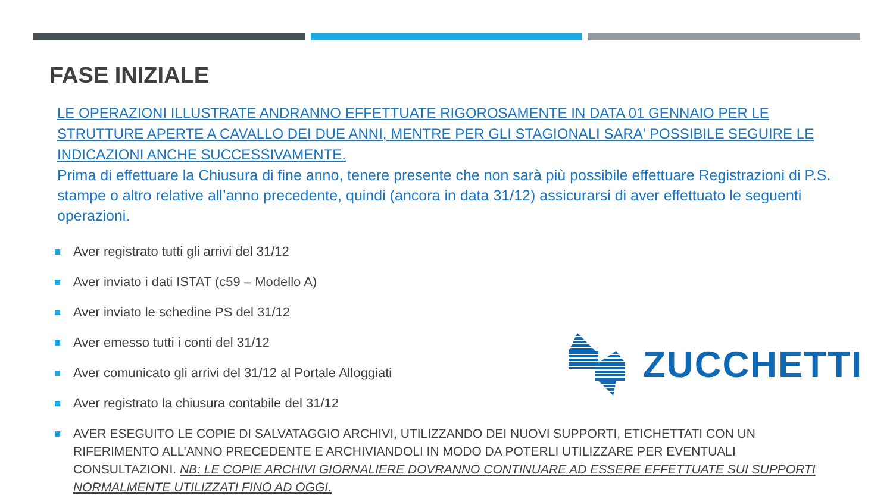FASE INIZIALE
LE OPERAZIONI ILLUSTRATE ANDRANNO EFFETTUATE RIGOROSAMENTE IN DATA 01 GENNAIO PER LE STRUTTURE APERTE A CAVALLO DEI DUE ANNI, MENTRE PER GLI STAGIONALI SARA' POSSIBILE SEGUIRE LE INDICAZIONI ANCHE SUCCESSIVAMENTE.
Prima di effettuare la Chiusura di fine anno, tenere presente che non sarà più possibile effettuare Registrazioni di P.S. stampe o altro relative all’anno precedente, quindi (ancora in data 31/12) assicurarsi di aver effettuato le seguenti operazioni.
Aver registrato tutti gli arrivi del 31/12
Aver inviato i dati ISTAT (c59 – Modello A)
Aver inviato le schedine PS del 31/12
Aver emesso tutti i conti del 31/12
Aver comunicato gli arrivi del 31/12 al Portale Alloggiati
Aver registrato la chiusura contabile del 31/12
AVER ESEGUITO LE COPIE DI SALVATAGGIO ARCHIVI, UTILIZZANDO DEI NUOVI SUPPORTI, ETICHETTATI CON UN RIFERIMENTO ALL’ANNO PRECEDENTE E ARCHIVIANDOLI IN MODO DA POTERLI UTILIZZARE PER EVENTUALI CONSULTAZIONI. NB: LE COPIE ARCHIVI GIORNALIERE DOVRANNO CONTINUARE AD ESSERE EFFETTUATE SUI SUPPORTI NORMALMENTE UTILIZZATI FINO AD OGGI.
ZUCCHETTI